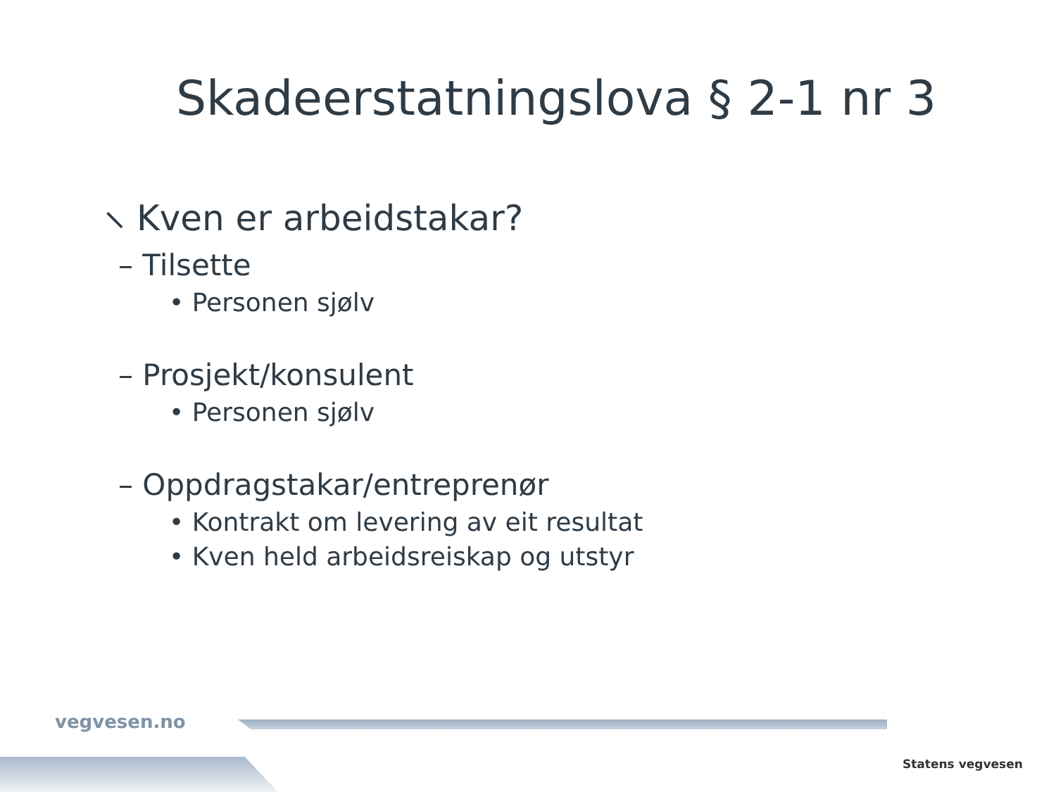Skadeerstatningslova § 2-1 nr 3
⸜ Kven er arbeidstakar?
– Tilsette
• Personen sjølv
– Prosjekt/konsulent
• Personen sjølv
– Oppdragstakar/entreprenør
• Kontrakt om levering av eit resultat
• Kven held arbeidsreiskap og utstyr
vegvesen.no
Statens vegvesen